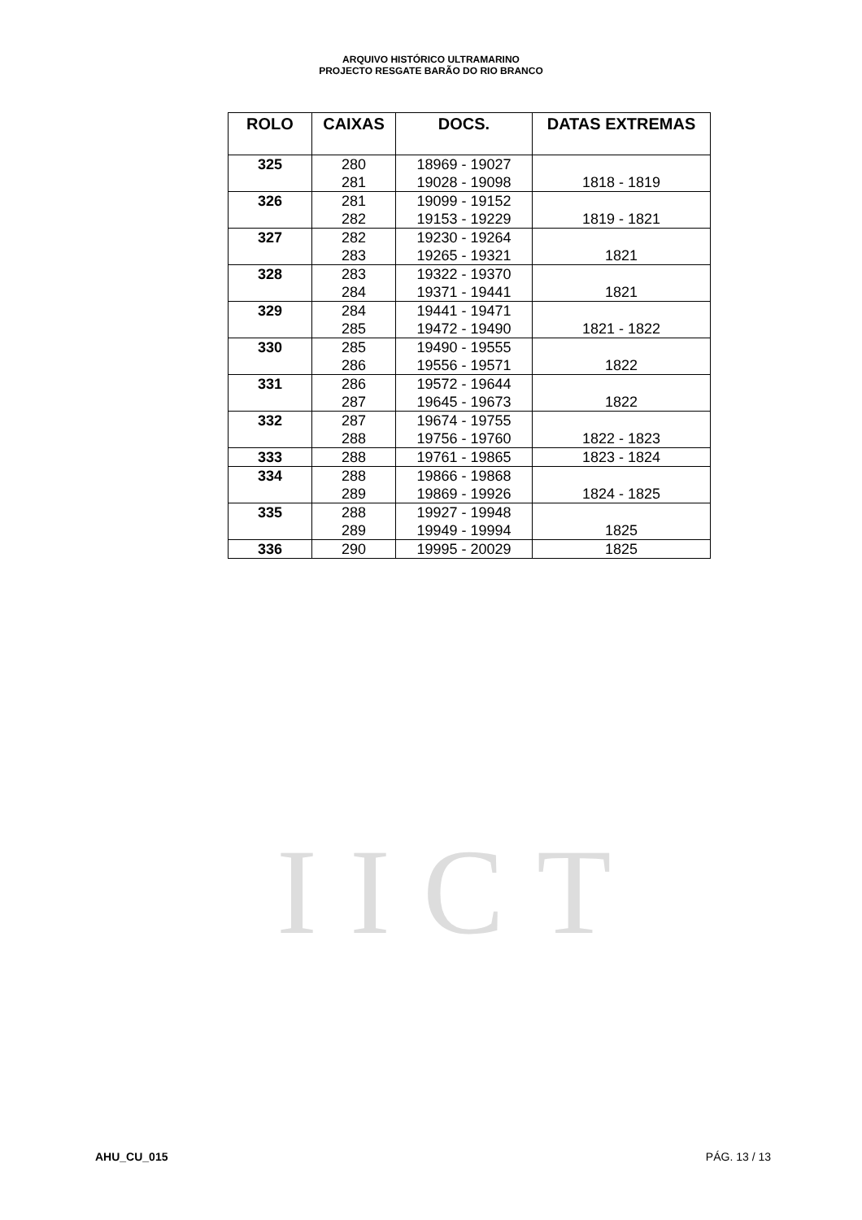ARQUIVO HISTÓRICO ULTRAMARINO
PROJECTO RESGATE BARÃO DO RIO BRANCO
| ROLO | CAIXAS | DOCS. | DATAS EXTREMAS |
| --- | --- | --- | --- |
| 325 | 280 | 18969 - 19027 | |
| | 281 | 19028 - 19098 | 1818 - 1819 |
| 326 | 281 | 19099 - 19152 | |
| | 282 | 19153 - 19229 | 1819 - 1821 |
| 327 | 282 | 19230 - 19264 | |
| | 283 | 19265 - 19321 | 1821 |
| 328 | 283 | 19322 - 19370 | |
| | 284 | 19371 - 19441 | 1821 |
| 329 | 284 | 19441 - 19471 | |
| | 285 | 19472 - 19490 | 1821 - 1822 |
| 330 | 285 | 19490 - 19555 | |
| | 286 | 19556 - 19571 | 1822 |
| 331 | 286 | 19572 - 19644 | |
| | 287 | 19645 - 19673 | 1822 |
| 332 | 287 | 19674 - 19755 | |
| | 288 | 19756 - 19760 | 1822 - 1823 |
| 333 | 288 | 19761 - 19865 | 1823 - 1824 |
| 334 | 288 | 19866 - 19868 | |
| | 289 | 19869 - 19926 | 1824 - 1825 |
| 335 | 288 | 19927 - 19948 | |
| | 289 | 19949 - 19994 | 1825 |
| 336 | 290 | 19995 - 20029 | 1825 |
IICT
AHU_CU_015 PÁG. 13 / 13